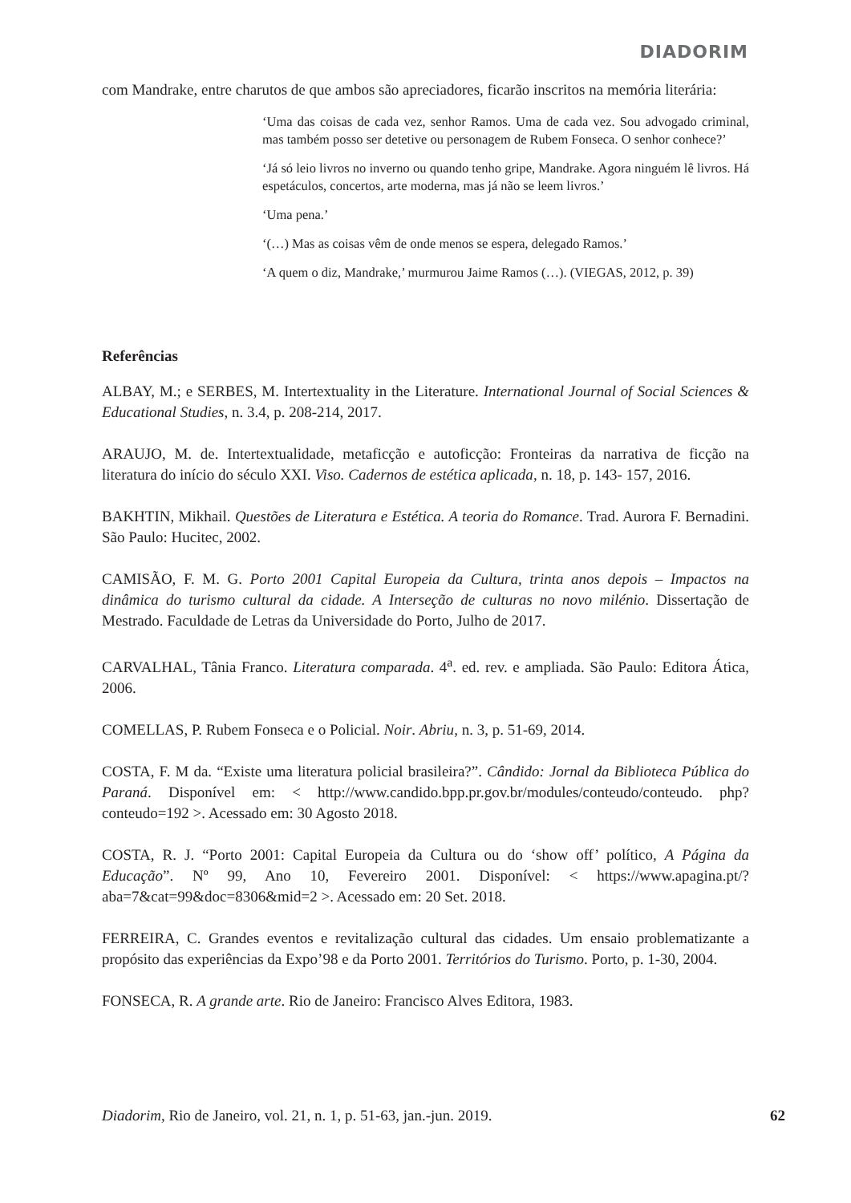DIADORIM
com Mandrake, entre charutos de que ambos são apreciadores, ficarão inscritos na memória literária:
‘Uma das coisas de cada vez, senhor Ramos. Uma de cada vez. Sou advogado criminal, mas também posso ser detetive ou personagem de Rubem Fonseca. O senhor conhece?’
‘Já só leio livros no inverno ou quando tenho gripe, Mandrake. Agora ninguém lê livros. Há espetáculos, concertos, arte moderna, mas já não se leem livros.’
‘Uma pena.’
‘(…) Mas as coisas vêm de onde menos se espera, delegado Ramos.’
‘A quem o diz, Mandrake,’ murmurou Jaime Ramos (…). (VIEGAS, 2012, p. 39)
Referências
ALBAY, M.; e SERBES, M. Intertextuality in the Literature. International Journal of Social Sciences & Educational Studies, n. 3.4, p. 208-214, 2017.
ARAUJO, M. de. Intertextualidade, metaficção e autoficção: Fronteiras da narrativa de ficção na literatura do início do século XXI. Viso. Cadernos de estética aplicada, n. 18, p. 143- 157, 2016.
BAKHTIN, Mikhail. Questões de Literatura e Estética. A teoria do Romance. Trad. Aurora F. Bernadini. São Paulo: Hucitec, 2002.
CAMISÃO, F. M. G. Porto 2001 Capital Europeia da Cultura, trinta anos depois – Impactos na dinâmica do turismo cultural da cidade. A Interseção de culturas no novo milénio. Dissertação de Mestrado. Faculdade de Letras da Universidade do Porto, Julho de 2017.
CARVALHAL, Tânia Franco. Literatura comparada. 4<sup>a</sup>. ed. rev. e ampliada. São Paulo: Editora Ática, 2006.
COMELLAS, P. Rubem Fonseca e o Policial. Noir. Abriu, n. 3, p. 51-69, 2014.
COSTA, F. M da. “Existe uma literatura policial brasileira?”. Cândido: Jornal da Biblioteca Pública do Paraná. Disponível em: < http://www.candido.bpp.pr.gov.br/modules/conteudo/conteudo. php?conteudo=192 >. Acessado em: 30 Agosto 2018.
COSTA, R. J. “Porto 2001: Capital Europeia da Cultura ou do ‘show off’ político, A Página da Educação”. Nº 99, Ano 10, Fevereiro 2001. Disponível: < https://www.apagina.pt/?aba=7&cat=99&doc=8306&mid=2 >. Acessado em: 20 Set. 2018.
FERREIRA, C. Grandes eventos e revitalização cultural das cidades. Um ensaio problematizante a propósito das experiências da Expo’98 e da Porto 2001. Territórios do Turismo. Porto, p. 1-30, 2004.
FONSECA, R. A grande arte. Rio de Janeiro: Francisco Alves Editora, 1983.
Diadorim, Rio de Janeiro, vol. 21, n. 1, p. 51-63, jan.-jun. 2019. 62